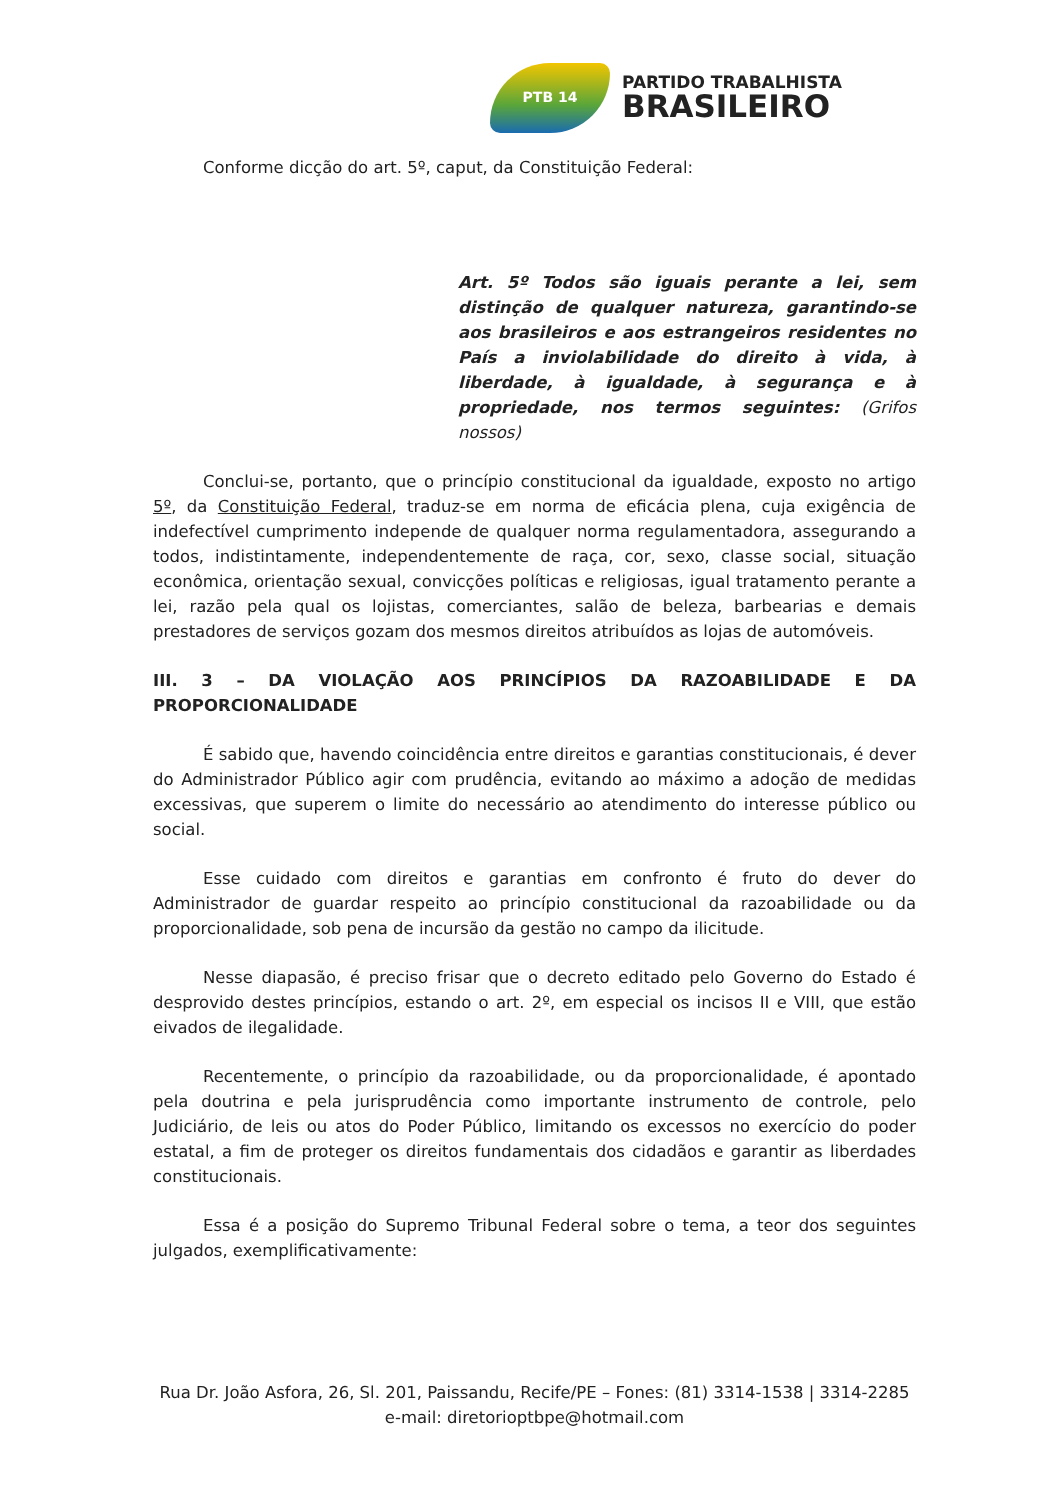PTB 14
PARTIDO TRABALHISTA
BRASILEIRO
Conforme dicção do art. 5º, caput, da Constituição Federal:
Art. 5º Todos são iguais perante a lei, sem distinção de qualquer natureza, garantindo-se aos brasileiros e aos estrangeiros residentes no País a inviolabilidade do direito à vida, à liberdade, à igualdade, à segurança e à propriedade, nos termos seguintes: (Grifos nossos)
Conclui-se, portanto, que o princípio constitucional da igualdade, exposto no artigo 5º, da Constituição Federal, traduz-se em norma de eficácia plena, cuja exigência de indefectível cumprimento independe de qualquer norma regulamentadora, assegurando a todos, indistintamente, independentemente de raça, cor, sexo, classe social, situação econômica, orientação sexual, convicções políticas e religiosas, igual tratamento perante a lei, razão pela qual os lojistas, comerciantes, salão de beleza, barbearias e demais prestadores de serviços gozam dos mesmos direitos atribuídos as lojas de automóveis.
III. 3 – DA VIOLAÇÃO AOS PRINCÍPIOS DA RAZOABILIDADE E DA PROPORCIONALIDADE
É sabido que, havendo coincidência entre direitos e garantias constitucionais, é dever do Administrador Público agir com prudência, evitando ao máximo a adoção de medidas excessivas, que superem o limite do necessário ao atendimento do interesse público ou social.
Esse cuidado com direitos e garantias em confronto é fruto do dever do Administrador de guardar respeito ao princípio constitucional da razoabilidade ou da proporcionalidade, sob pena de incursão da gestão no campo da ilicitude.
Nesse diapasão, é preciso frisar que o decreto editado pelo Governo do Estado é desprovido destes princípios, estando o art. 2º, em especial os incisos II e VIII, que estão eivados de ilegalidade.
Recentemente, o princípio da razoabilidade, ou da proporcionalidade, é apontado pela doutrina e pela jurisprudência como importante instrumento de controle, pelo Judiciário, de leis ou atos do Poder Público, limitando os excessos no exercício do poder estatal, a fim de proteger os direitos fundamentais dos cidadãos e garantir as liberdades constitucionais.
Essa é a posição do Supremo Tribunal Federal sobre o tema, a teor dos seguintes julgados, exemplificativamente:
Rua Dr. João Asfora, 26, Sl. 201, Paissandu, Recife/PE – Fones: (81) 3314-1538 | 3314-2285
e-mail: diretorioptbpe@hotmail.com